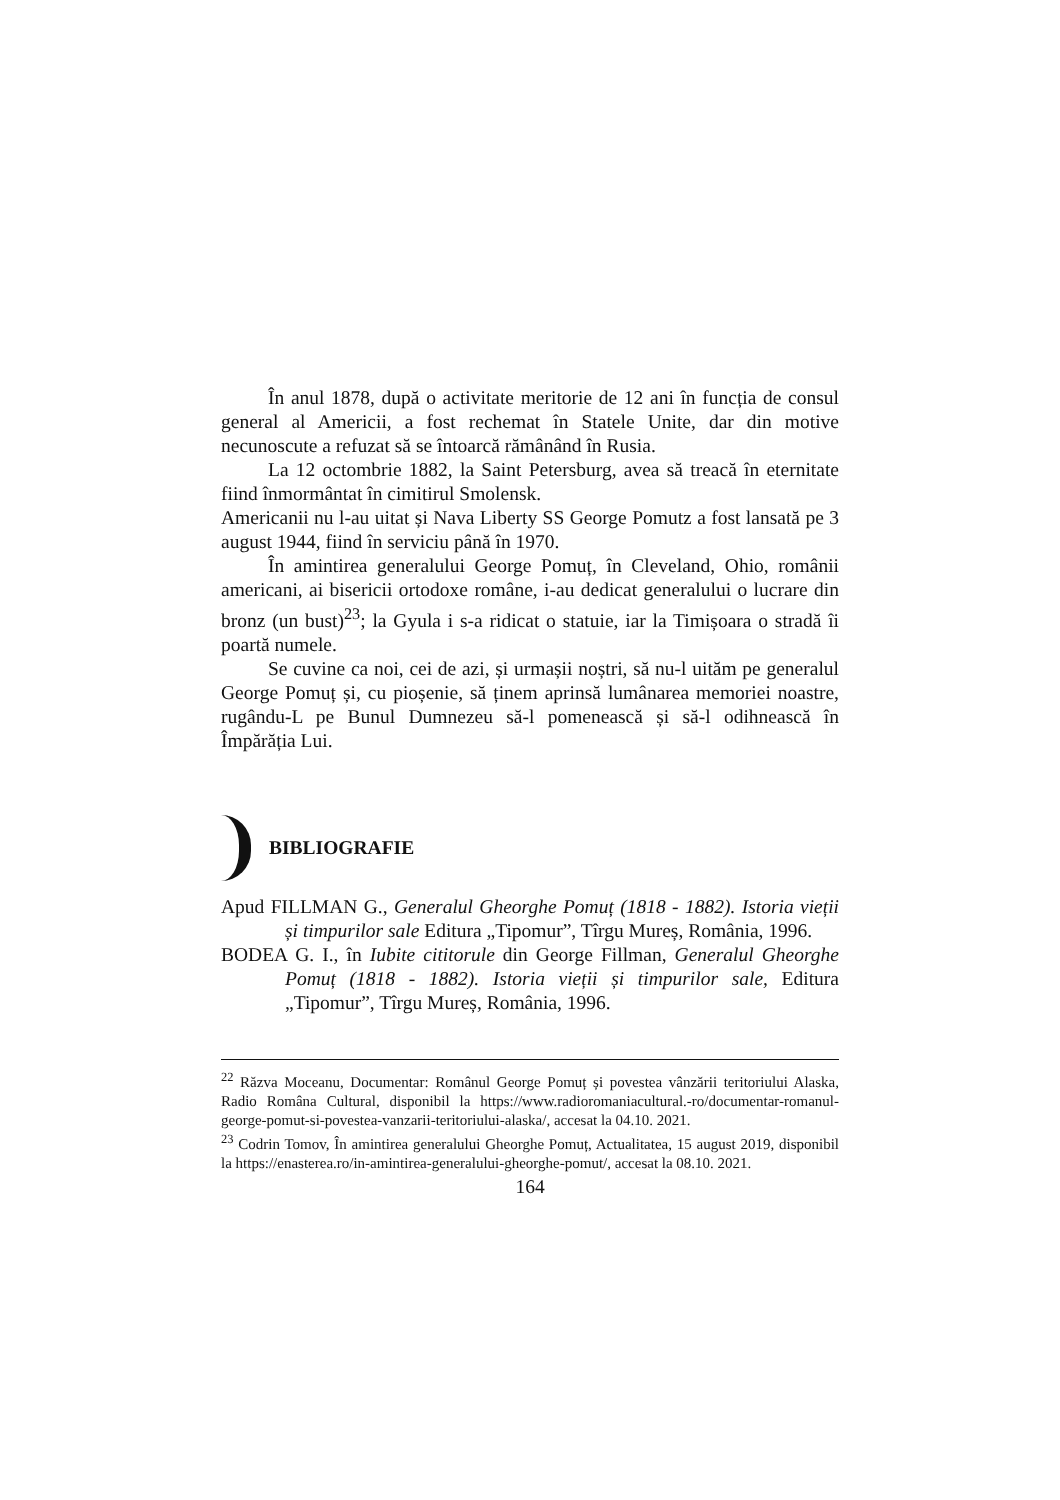În anul 1878, după o activitate meritorie de 12 ani în funcția de consul general al Americii, a fost rechemat în Statele Unite, dar din motive necunoscute a refuzat să se întoarcă rămânând în Rusia.
La 12 octombrie 1882, la Saint Petersburg, avea să treacă în eternitate fiind înmormântat în cimitirul Smolensk.
Americanii nu l-au uitat și Nava Liberty SS George Pomutz a fost lansată pe 3 august 1944, fiind în serviciu până în 1970.
În amintirea generalului George Pomuț, în Cleveland, Ohio, românii americani, ai bisericii ortodoxe române, i-au dedicat generalului o lucrare din bronz (un bust)<sup>23</sup>; la Gyula i s-a ridicat o statuie, iar la Timișoara o stradă îi poartă numele.
Se cuvine ca noi, cei de azi, și urmașii noștri, să nu-l uităm pe generalul George Pomuț și, cu pioșenie, să ținem aprinsă lumânarea memoriei noastre, rugându-L pe Bunul Dumnezeu să-l pomenească și să-l odihnească în Împărăția Lui.
BIBLIOGRAFIE
Apud FILLMAN G., Generalul Gheorghe Pomuț (1818 - 1882). Istoria vieții și timpurilor sale Editura „Tipomur”, Tîrgu Mureș, România, 1996.
BODEA G. I., în Iubite cititorule din George Fillman, Generalul Gheorghe Pomuț (1818 - 1882). Istoria vieții și timpurilor sale, Editura „Tipomur”, Tîrgu Mureș, România, 1996.
<sup>22</sup> Răzva Moceanu, Documentar: Românul George Pomuț și povestea vânzării teritoriului Alaska, Radio Româna Cultural, disponibil la https://www.radioromaniacultural.-ro/documentar-romanul-george-pomut-si-povestea-vanzarii-teritoriului-alaska/, accesat la 04.10. 2021.
<sup>23</sup> Codrin Tomov, În amintirea generalului Gheorghe Pomuț, Actualitatea, 15 august 2019, disponibil la https://enasterea.ro/in-amintirea-generalului-gheorghe-pomut/, accesat la 08.10. 2021.
164